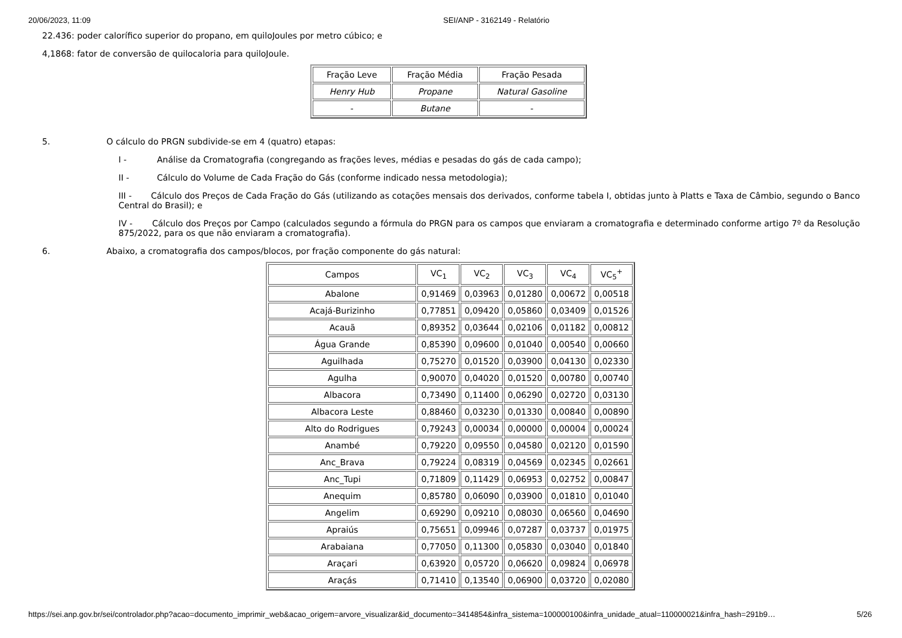20/06/2023, 11:09 SEI/ANP - 3162149 - Relatório
22.436: poder calorífico superior do propano, em quiloJoules por metro cúbico; e
4,1868: fator de conversão de quilocaloria para quiloJoule.
| Fração Leve | Fração Média | Fração Pesada |
| Henry Hub | Propane | Natural Gasoline |
| - | Butane | - |
5. O cálculo do PRGN subdivide-se em 4 (quatro) etapas:
I - Análise da Cromatografia (congregando as frações leves, médias e pesadas do gás de cada campo);
II - Cálculo do Volume de Cada Fração do Gás (conforme indicado nessa metodologia);
III - Cálculo dos Preços de Cada Fração do Gás (utilizando as cotações mensais dos derivados, conforme tabela I, obtidas junto à Platts e Taxa de Câmbio, segundo o Banco Central do Brasil); e
IV - Cálculo dos Preços por Campo (calculados segundo a fórmula do PRGN para os campos que enviaram a cromatografia e determinado conforme artigo 7º da Resolução 875/2022, para os que não enviaram a cromatografia).
6. Abaixo, a cromatografia dos campos/blocos, por fração componente do gás natural:
| Campos | VC<sub>1</sub> | VC<sub>2</sub> | VC<sub>3</sub> | VC<sub>4</sub> | VC<sub>5</sub><sup>+</sup> |
| Abalone | 0,91469 | 0,03963 | 0,01280 | 0,00672 | 0,00518 |
| Acajá-Burizinho | 0,77851 | 0,09420 | 0,05860 | 0,03409 | 0,01526 |
| Acauã | 0,89352 | 0,03644 | 0,02106 | 0,01182 | 0,00812 |
| Água Grande | 0,85390 | 0,09600 | 0,01040 | 0,00540 | 0,00660 |
| Aguilhada | 0,75270 | 0,01520 | 0,03900 | 0,04130 | 0,02330 |
| Agulha | 0,90070 | 0,04020 | 0,01520 | 0,00780 | 0,00740 |
| Albacora | 0,73490 | 0,11400 | 0,06290 | 0,02720 | 0,03130 |
| Albacora Leste | 0,88460 | 0,03230 | 0,01330 | 0,00840 | 0,00890 |
| Alto do Rodrigues | 0,79243 | 0,00034 | 0,00000 | 0,00004 | 0,00024 |
| Anambé | 0,79220 | 0,09550 | 0,04580 | 0,02120 | 0,01590 |
| Anc_Brava | 0,79224 | 0,08319 | 0,04569 | 0,02345 | 0,02661 |
| Anc_Tupi | 0,71809 | 0,11429 | 0,06953 | 0,02752 | 0,00847 |
| Anequim | 0,85780 | 0,06090 | 0,03900 | 0,01810 | 0,01040 |
| Angelim | 0,69290 | 0,09210 | 0,08030 | 0,06560 | 0,04690 |
| Apraiús | 0,75651 | 0,09946 | 0,07287 | 0,03737 | 0,01975 |
| Arabaiana | 0,77050 | 0,11300 | 0,05830 | 0,03040 | 0,01840 |
| Araçari | 0,63920 | 0,05720 | 0,06620 | 0,09824 | 0,06978 |
| Araçás | 0,71410 | 0,13540 | 0,06900 | 0,03720 | 0,02080 |
https://sei.anp.gov.br/sei/controlador.php?acao=documento_imprimir_web&acao_origem=arvore_visualizar&id_documento=3414854&infra_sistema=100000100&infra_unidade_atual=110000021&infra_hash=291b9… 5/26